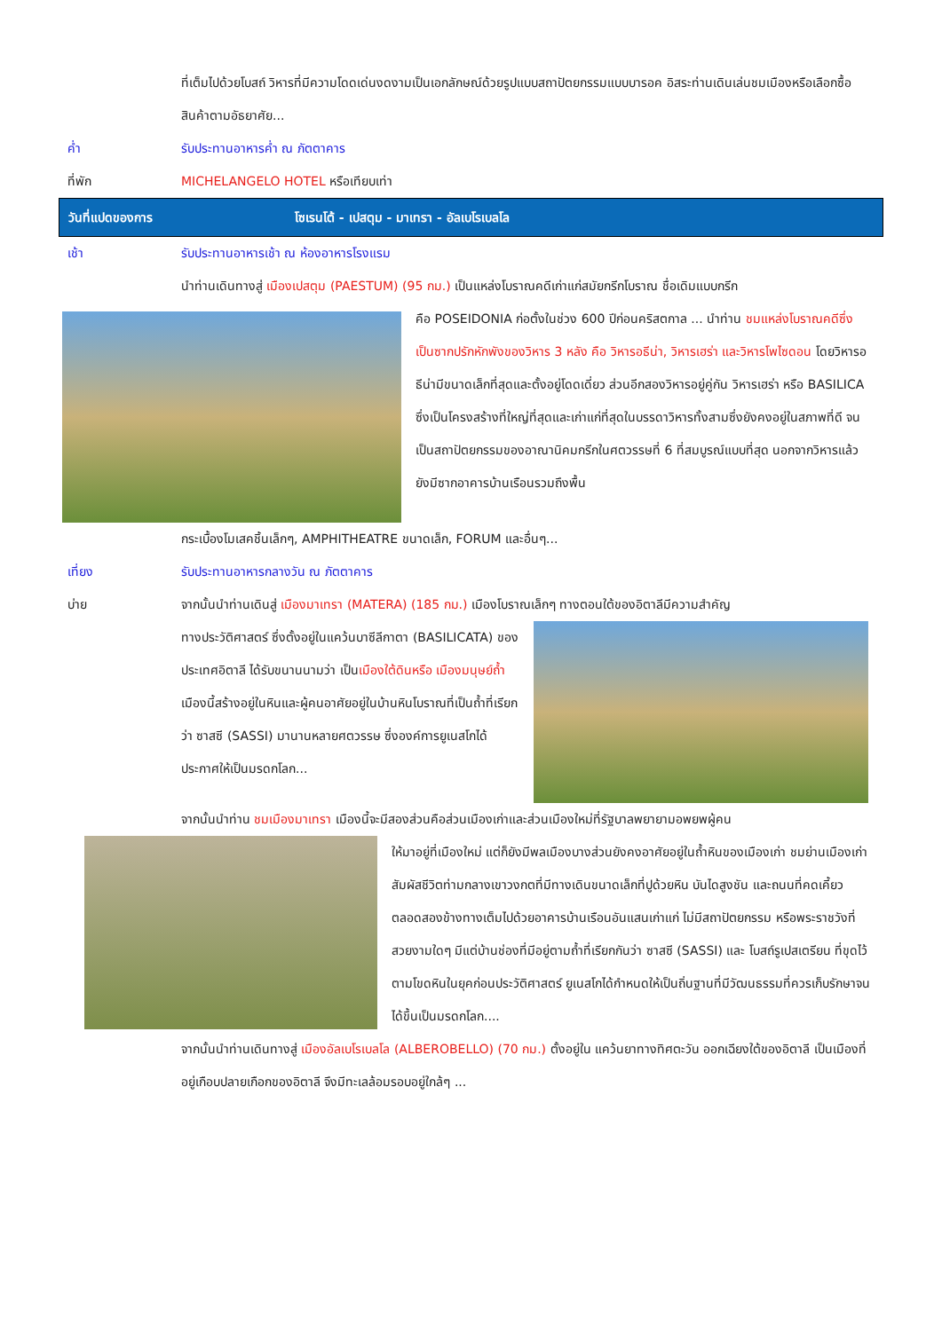ที่เต็มไปด้วยโบสถ์ วิหารที่มีความโดดเด่นงดงามเป็นเอกลักษณ์ด้วยรูปแบบสถาปัตยกรรมแบบบารอค อิสระท่านเดินเล่นชมเมืองหรือเลือกซื้อสินค้าตามอัธยาศัย...
ค่ำ รับประทานอาหารค่ำ ณ ภัตตาคาร
ที่พัก MICHELANGELO HOTEL หรือเทียบเท่า
วันที่แปดของการ
โซเรนโต้ - เปสตุม - มาเทรา - อัลเบโรเบลโล
เช้า รับประทานอาหารเช้า ณ ห้องอาหารโรงแรม
นำท่านเดินทางสู่ เมืองเปสตุม (PAESTUM) (95 กม.) เป็นแหล่งโบราณคดีเก่าแก่สมัยกรีกโบราณ ชื่อเดิมแบบกรีก
คือ POSEIDONIA ก่อตั้งในช่วง 600 ปีก่อนคริสตกาล ... นำท่าน ชมแหล่งโบราณคดีซึ่งเป็นซากปรักหักพังของวิหาร 3 หลัง คือ วิหารอธีน่า, วิหารเฮร่า และวิหารโพไซดอน โดยวิหารอธีน่ามีขนาดเล็กที่สุดและตั้งอยู่โดดเดี่ยว ส่วนอีกสองวิหารอยู่คู่กัน วิหารเฮร่า หรือ BASILICA ซึ่งเป็นโครงสร้างที่ใหญ่ที่สุดและเก่าแก่ที่สุดในบรรดาวิหารทั้งสามซึ่งยังคงอยู่ในสภาพที่ดี จนเป็นสถาปัตยกรรมของอาณานิคมกรีกในศตวรรษที่ 6 ที่สมบูรณ์แบบที่สุด นอกจากวิหารแล้ว ยังมีซากอาคารบ้านเรือนรวมถึงพื้น
กระเบื้องโมเสคชิ้นเล็กๆ, AMPHITHEATRE ขนาดเล็ก, FORUM และอื่นๆ...
เที่ยง รับประทานอาหารกลางวัน ณ ภัตตาคาร
บ่าย จากนั้นนำท่านเดินสู่ เมืองมาเทรา (MATERA) (185 กม.) เมืองโบราณเล็กๆ ทางตอนใต้ของอิตาลีมีความสำคัญ
ทางประวัติศาสตร์ ซึ่งตั้งอยู่ในแคว้นบาซีลีกาตา (BASILICATA) ของประเทศอิตาลี ได้รับขนานนามว่า เป็นเมืองใต้ดินหรือ เมืองมนุษย์ถ้ำ เมืองนี้สร้างอยู่ในหินและผู้คนอาศัยอยู่ในบ้านหินโบราณที่เป็นถ้ำที่เรียกว่า ซาสซี (SASSI) มานานหลายศตวรรษ ซึ่งองค์การยูเนสโกได้ประกาศให้เป็นมรดกโลก...
จากนั้นนำท่าน ชมเมืองมาเทรา เมืองนี้จะมีสองส่วนคือส่วนเมืองเก่าและส่วนเมืองใหม่ที่รัฐบาลพยายามอพยพผู้คน
ให้มาอยู่ที่เมืองใหม่ แต่ก็ยังมีพลเมืองบางส่วนยังคงอาศัยอยู่ในถ้ำหินของเมืองเก่า ชมย่านเมืองเก่า สัมผัสชีวิตท่ามกลางเขาวงกตที่มีทางเดินขนาดเล็กที่ปูด้วยหิน บันไดสูงชัน และถนนที่คดเคี้ยวตลอดสองข้างทางเต็มไปด้วยอาคารบ้านเรือนอันแสนเก่าแก่ ไม่มีสถาปัตยกรรม หรือพระราชวังที่สวยงามใดๆ มีแต่บ้านช่องที่มีอยู่ตามถ้ำที่เรียกกันว่า ซาสซี (SASSI) และ โบสถ์รูเปสเตรียน ที่ขุดไว้ ตามโขดหินในยุคก่อนประวัติศาสตร์ ยูเนสโกได้กำหนดให้เป็นถิ่นฐานที่มีวัฒนธรรมที่ควรเก็บรักษาจนได้ขึ้นเป็นมรดกโลก....
จากนั้นนำท่านเดินทางสู่ เมืองอัลเบโรเบลโล (ALBEROBELLO) (70 กม.) ตั้งอยู่ใน แคว้นยาทางทิศตะวัน ออกเฉียงใต้ของอิตาลี เป็นเมืองที่อยู่เกือบปลายเกือกของอิตาลี จึงมีทะเลล้อมรอบอยู่ใกล้ๆ ...